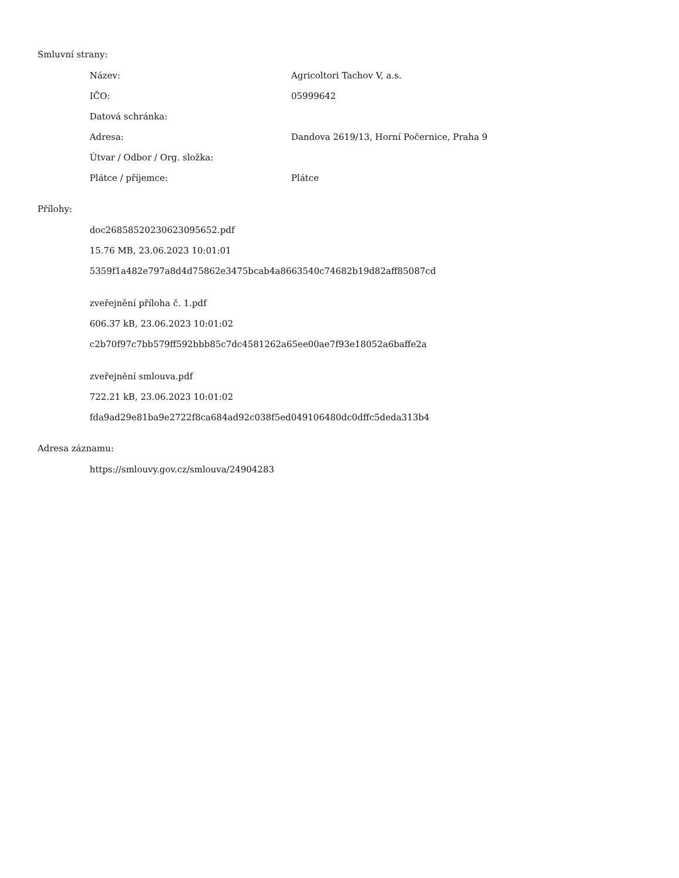Smluvní strany:
| Název: | Agricoltori Tachov V, a.s. |
| IČO: | 05999642 |
| Datová schránka: | |
| Adresa: | Dandova 2619/13, Horní Počernice, Praha 9 |
| Útvar / Odbor / Org. složka: | |
| Plátce / příjemce: | Plátce |
Přílohy:
doc26858520230623095652.pdf
15.76 MB, 23.06.2023 10:01:01
5359f1a482e797a8d4d75862e3475bcab4a8663540c74682b19d82aff85087cd
zveřejnění příloha č. 1.pdf
606.37 kB, 23.06.2023 10:01:02
c2b70f97c7bb579ff592bbb85c7dc4581262a65ee00ae7f93e18052a6baffe2a
zveřejnění smlouva.pdf
722.21 kB, 23.06.2023 10:01:02
fda9ad29e81ba9e2722f8ca684ad92c038f5ed049106480dc0dffc5deda313b4
Adresa záznamu:
https://smlouvy.gov.cz/smlouva/24904283